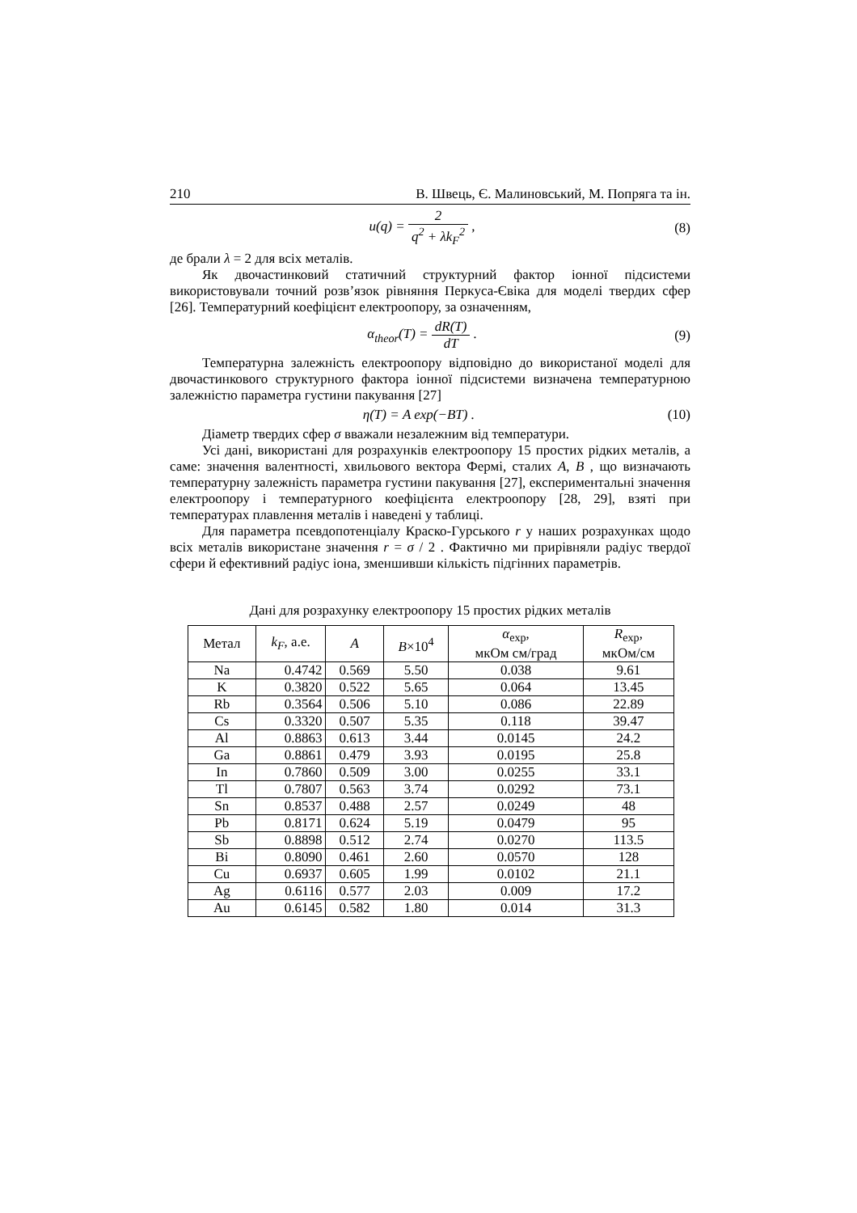210 В. Швець, Є. Малиновський, М. Попряга та ін.
u(q) = 2 q<sup>2</sup> + λk<sub>F</sub><sup>2</sup> , (8)
де брали λ = 2 для всіх металів.
Як двочастинковий статичний структурний фактор іонної підсистеми використовували точний розв’язок рівняння Перкуса-Євіка для моделі твердих сфер [26]. Температурний коефіцієнт електроопору, за означенням,
α<sub>theor</sub>(T) = dR(T) dT . (9)
Температурна залежність електроопору відповідно до використаної моделі для двочастинкового структурного фактора іонної підсистеми визначена температурною залежністю параметра густини пакування [27]
η(T) = A exp(−BT) . (10)
Діаметр твердих сфер σ вважали незалежним від температури.
Усі дані, використані для розрахунків електроопору 15 простих рідких металів, а саме: значення валентності, хвильового вектора Фермі, сталих A, B , що визначають температурну залежність параметра густини пакування [27], експериментальні значення електроопору і температурного коефіцієнта електроопору [28, 29], взяті при температурах плавлення металів і наведені у таблиці.
Для параметра псевдопотенціалу Краско-Гурського r у наших розрахунках щодо всіх металів використане значення r = σ / 2 . Фактично ми прирівняли радіус твердої сфери й ефективний радіус іона, зменшивши кількість підгінних параметрів.
Дані для розрахунку електроопору 15 простих рідких металів
| Метал | k<sub>F</sub> , a.e. | A | B ×10<sup>4</sup> | α<sub>exp</sub>, мкОм см/град | R<sub>exp</sub>, мкОм/см |
| --- | --- | --- | --- | --- | --- |
| Na | 0.4742 | 0.569 | 5.50 | 0.038 | 9.61 |
| K | 0.3820 | 0.522 | 5.65 | 0.064 | 13.45 |
| Rb | 0.3564 | 0.506 | 5.10 | 0.086 | 22.89 |
| Cs | 0.3320 | 0.507 | 5.35 | 0.118 | 39.47 |
| Al | 0.8863 | 0.613 | 3.44 | 0.0145 | 24.2 |
| Ga | 0.8861 | 0.479 | 3.93 | 0.0195 | 25.8 |
| In | 0.7860 | 0.509 | 3.00 | 0.0255 | 33.1 |
| Tl | 0.7807 | 0.563 | 3.74 | 0.0292 | 73.1 |
| Sn | 0.8537 | 0.488 | 2.57 | 0.0249 | 48 |
| Pb | 0.8171 | 0.624 | 5.19 | 0.0479 | 95 |
| Sb | 0.8898 | 0.512 | 2.74 | 0.0270 | 113.5 |
| Bi | 0.8090 | 0.461 | 2.60 | 0.0570 | 128 |
| Cu | 0.6937 | 0.605 | 1.99 | 0.0102 | 21.1 |
| Ag | 0.6116 | 0.577 | 2.03 | 0.009 | 17.2 |
| Au | 0.6145 | 0.582 | 1.80 | 0.014 | 31.3 |